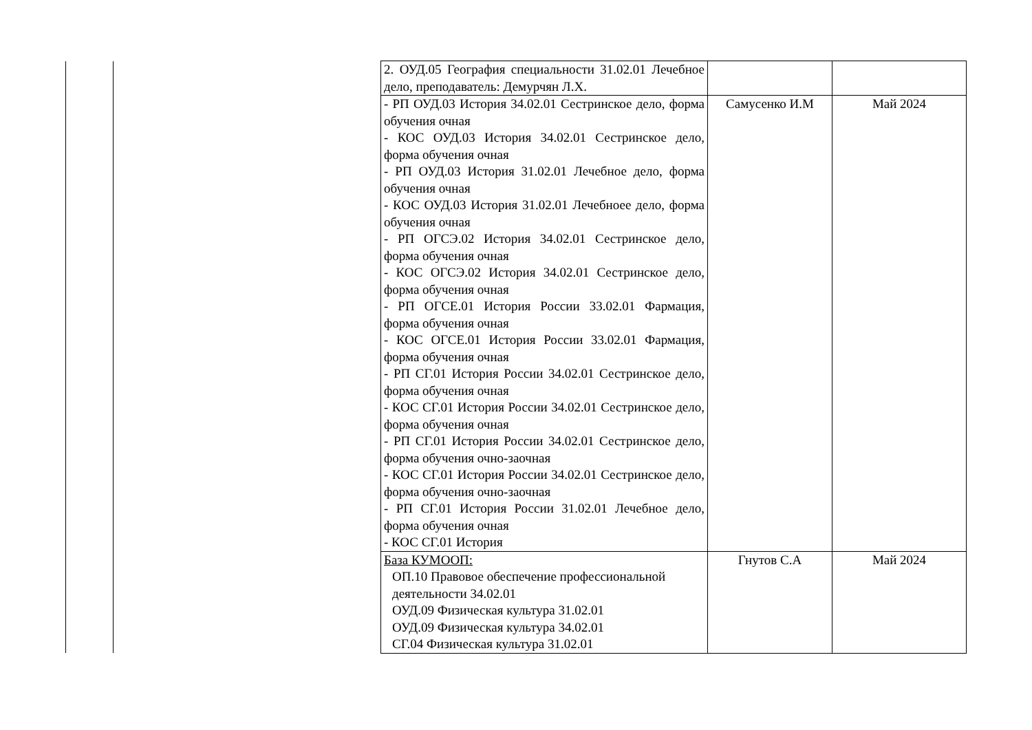| | | 2. ОУД.05 География специальности 31.02.01 Лечебное дело, преподаватель: Демурчян Л.Х. | | |
| | | - РП ОУД.03 История 34.02.01 Сестринское дело, форма обучения очная - КОС ОУД.03 История 34.02.01 Сестринское дело, форма обучения очная - РП ОУД.03 История 31.02.01 Лечебное дело, форма обучения очная - КОС ОУД.03 История 31.02.01 Лечебноее дело, форма обучения очная - РП ОГСЭ.02 История 34.02.01 Сестринское дело, форма обучения очная - КОС ОГСЭ.02 История 34.02.01 Сестринское дело, форма обучения очная - РП ОГСЕ.01 История России 33.02.01 Фармация, форма обучения очная - КОС ОГСЕ.01 История России 33.02.01 Фармация, форма обучения очная - РП СГ.01 История России 34.02.01 Сестринское дело, форма обучения очная - КОС СГ.01 История России 34.02.01 Сестринское дело, форма обучения очная - РП СГ.01 История России 34.02.01 Сестринское дело, форма обучения очно-заочная - КОС СГ.01 История России 34.02.01 Сестринское дело, форма обучения очно-заочная - РП СГ.01 История России 31.02.01 Лечебное дело, форма обучения очная - КОС СГ.01 История | Самусенко И.М | Май 2024 |
| | | База КУМООП: ОП.10 Правовое обеспечение профессиональной деятельности 34.02.01 ОУД.09 Физическая культура 31.02.01 ОУД.09 Физическая культура 34.02.01 СГ.04 Физическая культура 31.02.01 | Гнутов С.А | Май 2024 |